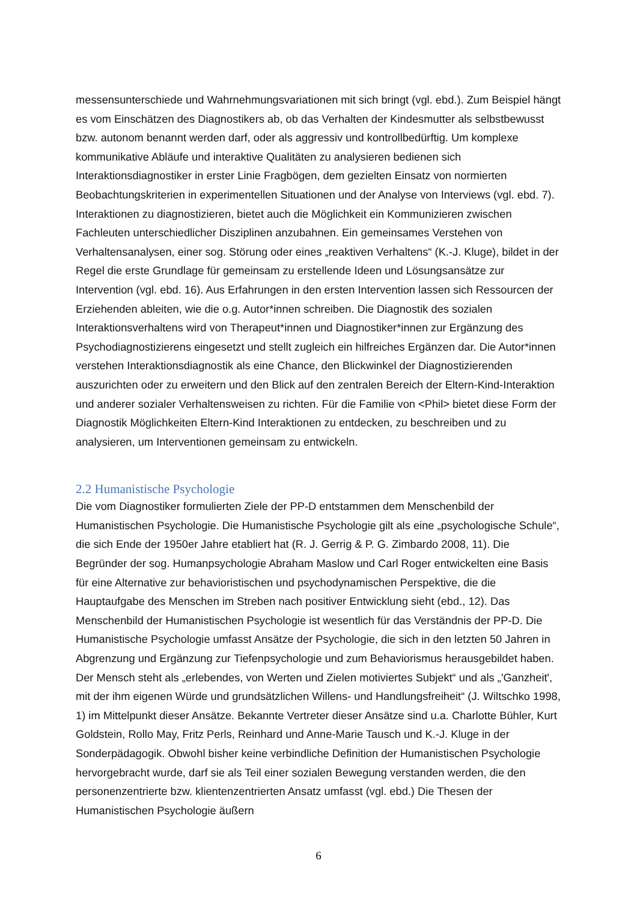messensunterschiede und Wahrnehmungsvariationen mit sich bringt (vgl. ebd.). Zum Beispiel hängt es vom Einschätzen des Diagnostikers ab, ob das Verhalten der Kindesmutter als selbstbewusst bzw. autonom benannt werden darf, oder als aggressiv und kontrollbedürftig. Um komplexe kommunikative Abläufe und interaktive Qualitäten zu analysieren bedienen sich Interaktionsdiagnostiker in erster Linie Fragbögen, dem gezielten Einsatz von normierten Beobachtungskriterien in experimentellen Situationen und der Analyse von Interviews (vgl. ebd. 7). Interaktionen zu diagnostizieren, bietet auch die Möglichkeit ein Kommunizieren zwischen Fachleuten unterschiedlicher Disziplinen anzubahnen. Ein gemeinsames Verstehen von Verhaltensanalysen, einer sog. Störung oder eines „reaktiven Verhaltens“ (K.-J. Kluge), bildet in der Regel die erste Grundlage für gemeinsam zu erstellende Ideen und Lösungsansätze zur Intervention (vgl. ebd. 16). Aus Erfahrungen in den ersten Intervention lassen sich Ressourcen der Erziehenden ableiten, wie die o.g. Autor*innen schreiben. Die Diagnostik des sozialen Interaktionsverhaltens wird von Therapeut*innen und Diagnostiker*innen zur Ergänzung des Psychodiagnostizierens eingesetzt und stellt zugleich ein hilfreiches Ergänzen dar. Die Autor*innen verstehen Interaktionsdiagnostik als eine Chance, den Blickwinkel der Diagnostizierenden auszurichten oder zu erweitern und den Blick auf den zentralen Bereich der Eltern-Kind-Interaktion und anderer sozialer Verhaltensweisen zu richten. Für die Familie von <Phil> bietet diese Form der Diagnostik Möglichkeiten Eltern-Kind Interaktionen zu entdecken, zu beschreiben und zu analysieren, um Interventionen gemeinsam zu entwickeln.
2.2 Humanistische Psychologie
Die vom Diagnostiker formulierten Ziele der PP-D entstammen dem Menschenbild der Humanistischen Psychologie. Die Humanistische Psychologie gilt als eine „psychologische Schule“, die sich Ende der 1950er Jahre etabliert hat (R. J. Gerrig & P. G. Zimbardo 2008, 11). Die Begründer der sog. Humanpsychologie Abraham Maslow und Carl Roger entwickelten eine Basis für eine Alternative zur behavioristischen und psychodynamischen Perspektive, die die Hauptaufgabe des Menschen im Streben nach positiver Entwicklung sieht (ebd., 12). Das Menschenbild der Humanistischen Psychologie ist wesentlich für das Verständnis der PP-D. Die Humanistische Psychologie umfasst Ansätze der Psychologie, die sich in den letzten 50 Jahren in Abgrenzung und Ergänzung zur Tiefenpsychologie und zum Behaviorismus herausgebildet haben. Der Mensch steht als „erlebendes, von Werten und Zielen motiviertes Subjekt“ und als „'Ganzheit', mit der ihm eigenen Würde und grundsätzlichen Willens- und Handlungsfreiheit“ (J. Wiltschko 1998, 1) im Mittelpunkt dieser Ansätze. Bekannte Vertreter dieser Ansätze sind u.a. Charlotte Bühler, Kurt Goldstein, Rollo May, Fritz Perls, Reinhard und Anne-Marie Tausch und K.-J. Kluge in der Sonderpädagogik. Obwohl bisher keine verbindliche Definition der Humanistischen Psychologie hervorgebracht wurde, darf sie als Teil einer sozialen Bewegung verstanden werden, die den personenzentrierte bzw. klientenzentrierten Ansatz umfasst (vgl. ebd.) Die Thesen der Humanistischen Psychologie äußern
6